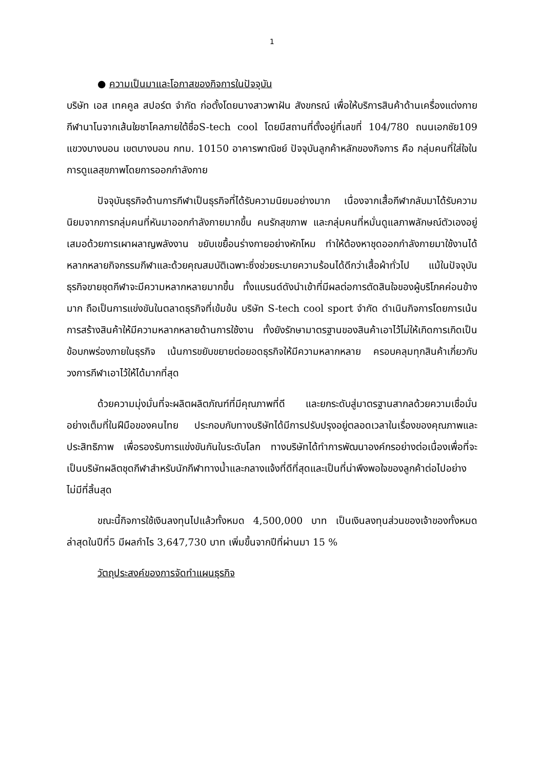1
● ความเป็นมาและโอกาสของกิจการในปัจจุบัน
บริษัท เอส เทคคูล สปอร์ต จำกัด ก่อตั้งโดยนางสาวพาฝัน สังขกรณ์ เพื่อให้บริการสินค้าด้านเครื่องแต่งกายกีฬานาโนจากเส้นใยชาโคลภายใต้ชื่อS-tech cool โดยมีสถานที่ตั้งอยู่ที่เลขที่ 104/780 ถนนเอกชัย109 แขวงบางบอน เขตบางบอน กทม. 10150 อาคารพาณิชย์ ปัจจุบันลูกค้าหลักของกิจการ คือ กลุ่มคนที่ใส่ใจในการดูแลสุขภาพโดยการออกกำลังกาย
ปัจจุบันธุรกิจด้านการกีฬาเป็นธุรกิจที่ได้รับความนิยมอย่างมาก เนื่องจากเสื้อกีฬากลับมาได้รับความนิยมจากการกลุ่มคนที่หันมาออกกำลังกายมากขึ้น คนรักสุขภาพ และกลุ่มคนที่หมั่นดูแลภาพลักษณ์ตัวเองอยู่เสมอด้วยการเผาผลาญพลังงาน ขยับเขยื้อนร่างกายอย่างหักโหม ทำให้ต้องหาชุดออกกำลังกายมาใช้งานได้หลากหลายกิจกรรมกีฬาและด้วยคุณสมบัติเฉพาะซึ่งช่วยระบายความร้อนได้ดีกว่าเสื้อผ้าทั่วไป แม้ในปัจจุบันธุรกิจขายชุดกีฬาจะมีความหลากหลายมากขึ้น ทั้งแบรนด์ดังนำเข้าที่มีผลต่อการตัดสินใจของผู้บริโภคค่อนข้างมาก ถือเป็นการแข่งขันในตลาดธุรกิจที่เข้มข้น บริษัท S-tech cool sport จำกัด ดำเนินกิจการโดยการเน้นการสร้างสินค้าให้มีความหลากหลายด้านการใช้งาน ทั้งยังรักษามาตรฐานของสินค้าเอาไว้ไม่ให้เกิดการเกิดเป็นข้อบกพร่องภายในธุรกิจ เน้นการขยับขยายต่อยอดธุรกิจให้มีความหลากหลาย ครอบคลุมทุกสินค้าเกี่ยวกับวงการกีฬาเอาไว้ให้ได้มากที่สุด
ด้วยความมุ่งมั่นที่จะผลิตผลิตภัณฑ์ที่มีคุณภาพที่ดี และยกระดับสู่มาตรฐานสากลด้วยความเชื่อมั่นอย่างเต็มที่ในฝีมือของคนไทย ประกอบกับทางบริษัทได้มีการปรับปรุงอยู่ตลอดเวลาในเรื่องของคุณภาพและประสิทธิภาพ เพื่อรองรับการแข่งขันกันในระดับโลก ทางบริษัทได้ทำการพัฒนาองค์กรอย่างต่อเนื่องเพื่อที่จะเป็นบริษัทผลิตชุดกีฬาสำหรับนักกีฬาทางน้ำและกลางแจ้งที่ดีที่สุดและเป็นที่น่าพึงพอใจของลูกค้าต่อไปอย่างไม่มีที่สิ้นสุด
ขณะนี้กิจการใช้เงินลงทุนไปแล้วทั้งหมด 4,500,000 บาท เป็นเงินลงทุนส่วนของเจ้าของทั้งหมด ล่าสุดในปีที่5 มีผลกำไร 3,647,730 บาท เพิ่มขึ้นจากปีที่ผ่านมา 15 %
วัตถุประสงค์ของการจัดทำแผนธุรกิจ